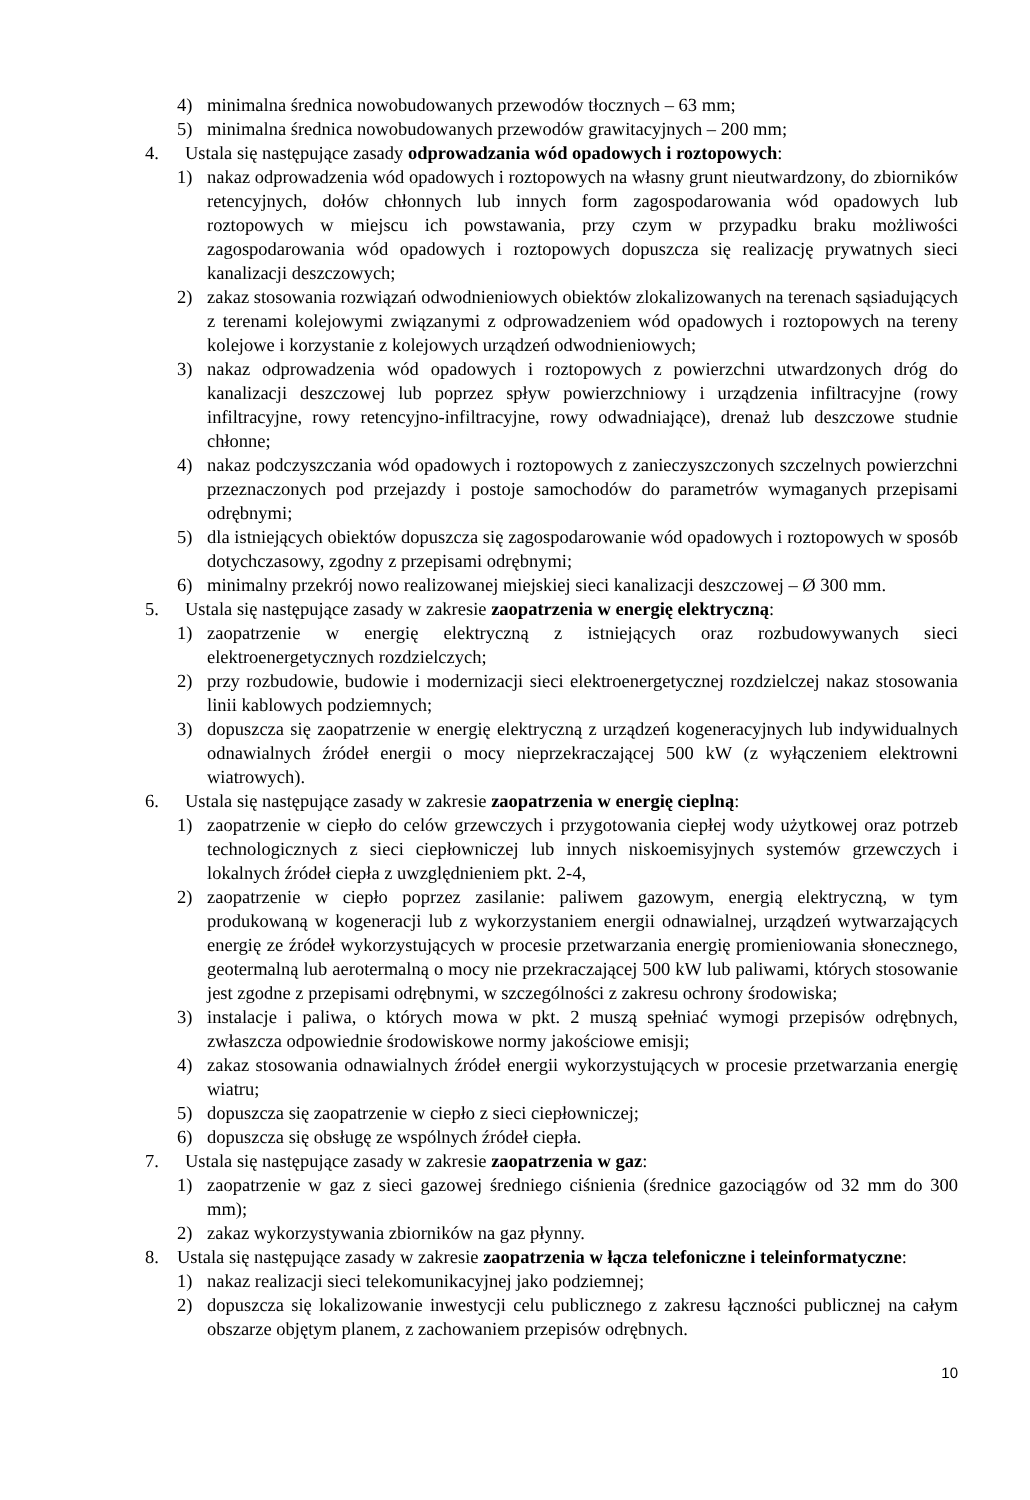4) minimalna średnica nowobudowanych przewodów tłocznych – 63 mm;
5) minimalna średnica nowobudowanych przewodów grawitacyjnych – 200 mm;
4. Ustala się następujące zasady odprowadzania wód opadowych i roztopowych:
1) nakaz odprowadzenia wód opadowych i roztopowych na własny grunt nieutwardzony, do zbiorników retencyjnych, dołów chłonnych lub innych form zagospodarowania wód opadowych lub roztopowych w miejscu ich powstawania, przy czym w przypadku braku możliwości zagospodarowania wód opadowych i roztopowych dopuszcza się realizację prywatnych sieci kanalizacji deszczowych;
2) zakaz stosowania rozwiązań odwodnieniowych obiektów zlokalizowanych na terenach sąsiadujących z terenami kolejowymi związanymi z odprowadzeniem wód opadowych i roztopowych na tereny kolejowe i korzystanie z kolejowych urządzeń odwodnieniowych;
3) nakaz odprowadzenia wód opadowych i roztopowych z powierzchni utwardzonych dróg do kanalizacji deszczowej lub poprzez spływ powierzchniowy i urządzenia infiltracyjne (rowy infiltracyjne, rowy retencyjno-infiltracyjne, rowy odwadniające), drenaż lub deszczowe studnie chłonne;
4) nakaz podczyszczania wód opadowych i roztopowych z zanieczyszczonych szczelnych powierzchni przeznaczonych pod przejazdy i postoje samochodów do parametrów wymaganych przepisami odrębnymi;
5) dla istniejących obiektów dopuszcza się zagospodarowanie wód opadowych i roztopowych w sposób dotychczasowy, zgodny z przepisami odrębnymi;
6) minimalny przekrój nowo realizowanej miejskiej sieci kanalizacji deszczowej – Ø 300 mm.
5. Ustala się następujące zasady w zakresie zaopatrzenia w energię elektryczną:
1) zaopatrzenie w energię elektryczną z istniejących oraz rozbudowywanych sieci elektroenergetycznych rozdzielczych;
2) przy rozbudowie, budowie i modernizacji sieci elektroenergetycznej rozdzielczej nakaz stosowania linii kablowych podziemnych;
3) dopuszcza się zaopatrzenie w energię elektryczną z urządzeń kogeneracyjnych lub indywidualnych odnawialnych źródeł energii o mocy nieprzekraczającej 500 kW (z wyłączeniem elektrowni wiatrowych).
6. Ustala się następujące zasady w zakresie zaopatrzenia w energię cieplną:
1) zaopatrzenie w ciepło do celów grzewczych i przygotowania ciepłej wody użytkowej oraz potrzeb technologicznych z sieci ciepłowniczej lub innych niskoemisyjnych systemów grzewczych i lokalnych źródeł ciepła z uwzględnieniem pkt. 2-4,
2) zaopatrzenie w ciepło poprzez zasilanie: paliwem gazowym, energią elektryczną, w tym produkowaną w kogeneracji lub z wykorzystaniem energii odnawialnej, urządzeń wytwarzających energię ze źródeł wykorzystujących w procesie przetwarzania energię promieniowania słonecznego, geotermalną lub aerotermalną o mocy nie przekraczającej 500 kW lub paliwami, których stosowanie jest zgodne z przepisami odrębnymi, w szczególności z zakresu ochrony środowiska;
3) instalacje i paliwa, o których mowa w pkt. 2 muszą spełniać wymogi przepisów odrębnych, zwłaszcza odpowiednie środowiskowe normy jakościowe emisji;
4) zakaz stosowania odnawialnych źródeł energii wykorzystujących w procesie przetwarzania energię wiatru;
5) dopuszcza się zaopatrzenie w ciepło z sieci ciepłowniczej;
6) dopuszcza się obsługę ze wspólnych źródeł ciepła.
7. Ustala się następujące zasady w zakresie zaopatrzenia w gaz:
1) zaopatrzenie w gaz z sieci gazowej średniego ciśnienia (średnice gazociągów od 32 mm do 300 mm);
2) zakaz wykorzystywania zbiorników na gaz płynny.
8. Ustala się następujące zasady w zakresie zaopatrzenia w łącza telefoniczne i teleinformatyczne:
1) nakaz realizacji sieci telekomunikacyjnej jako podziemnej;
2) dopuszcza się lokalizowanie inwestycji celu publicznego z zakresu łączności publicznej na całym obszarze objętym planem, z zachowaniem przepisów odrębnych.
10